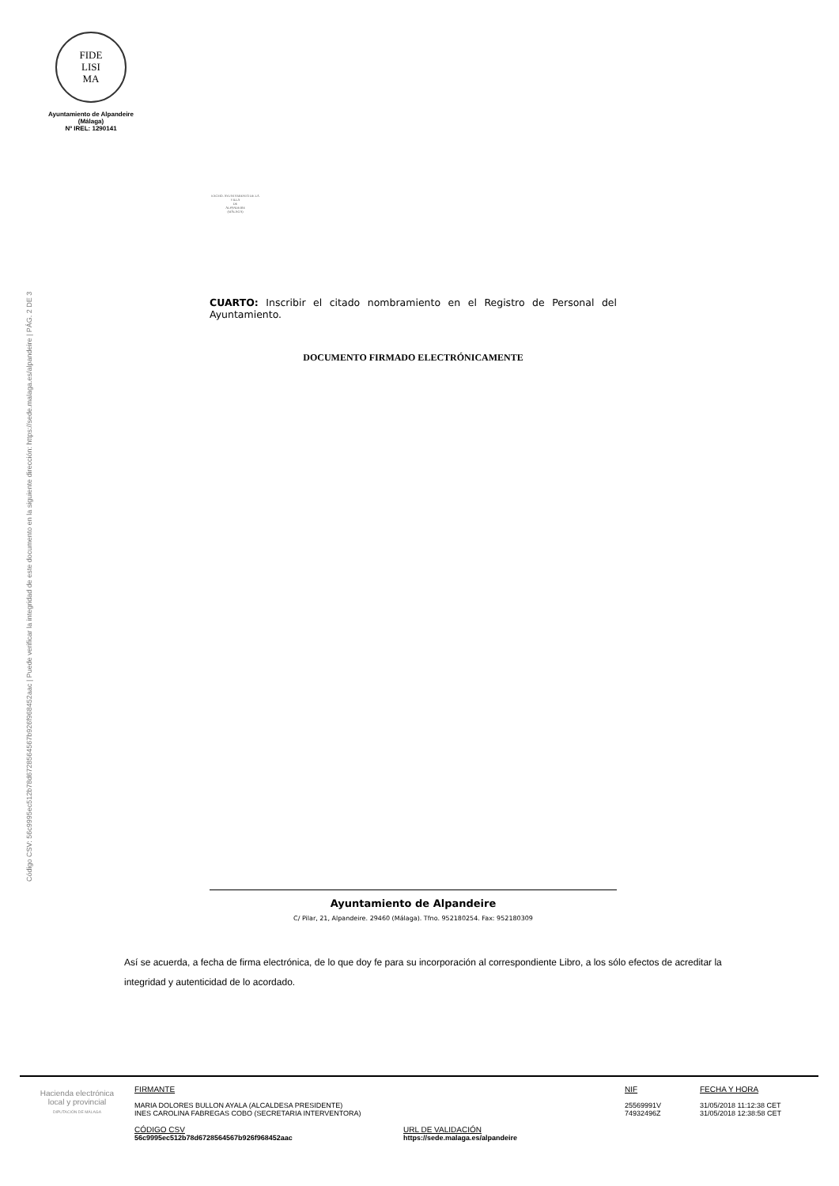FIDE
LISI
MA
Ayuntamiento de Alpandeire
(Málaga)
Nº IREL: 1290141
Código CSV: 56c9995ec512b78d6728564567b926f968452aac | Puede verificar la integridad de este documento en la siguiente dirección: https://sede.malaga.es/alpandeire | PÁG. 2 DE 3
EXCMO. AYUNTAMIENTO DE LA VILLA
DE
ALPANDEIRE
(MÁLAGA)
CUARTO: Inscribir el citado nombramiento en el Registro de Personal del Ayuntamiento.
DOCUMENTO FIRMADO ELECTRÓNICAMENTE
Ayuntamiento de Alpandeire
C/ Pilar, 21, Alpandeire. 29460 (Málaga). Tfno. 952180254. Fax: 952180309
Así se acuerda, a fecha de firma electrónica, de lo que doy fe para su incorporación al correspondiente Libro, a los sólo efectos de acreditar la integridad y autenticidad de lo acordado.
Hacienda electrónica
local y provincial
DIPUTACIÓN DE MÁLAGA
FIRMANTE
MARIA DOLORES BULLON AYALA (ALCALDESA PRESIDENTE)
INES CAROLINA FABREGAS COBO (SECRETARIA INTERVENTORA)
CÓDIGO CSV
56c9995ec512b78d6728564567b926f968452aac
URL DE VALIDACIÓN
https://sede.malaga.es/alpandeire
NIF
25569991V
74932496Z
FECHA Y HORA
31/05/2018 11:12:38 CET
31/05/2018 12:38:58 CET